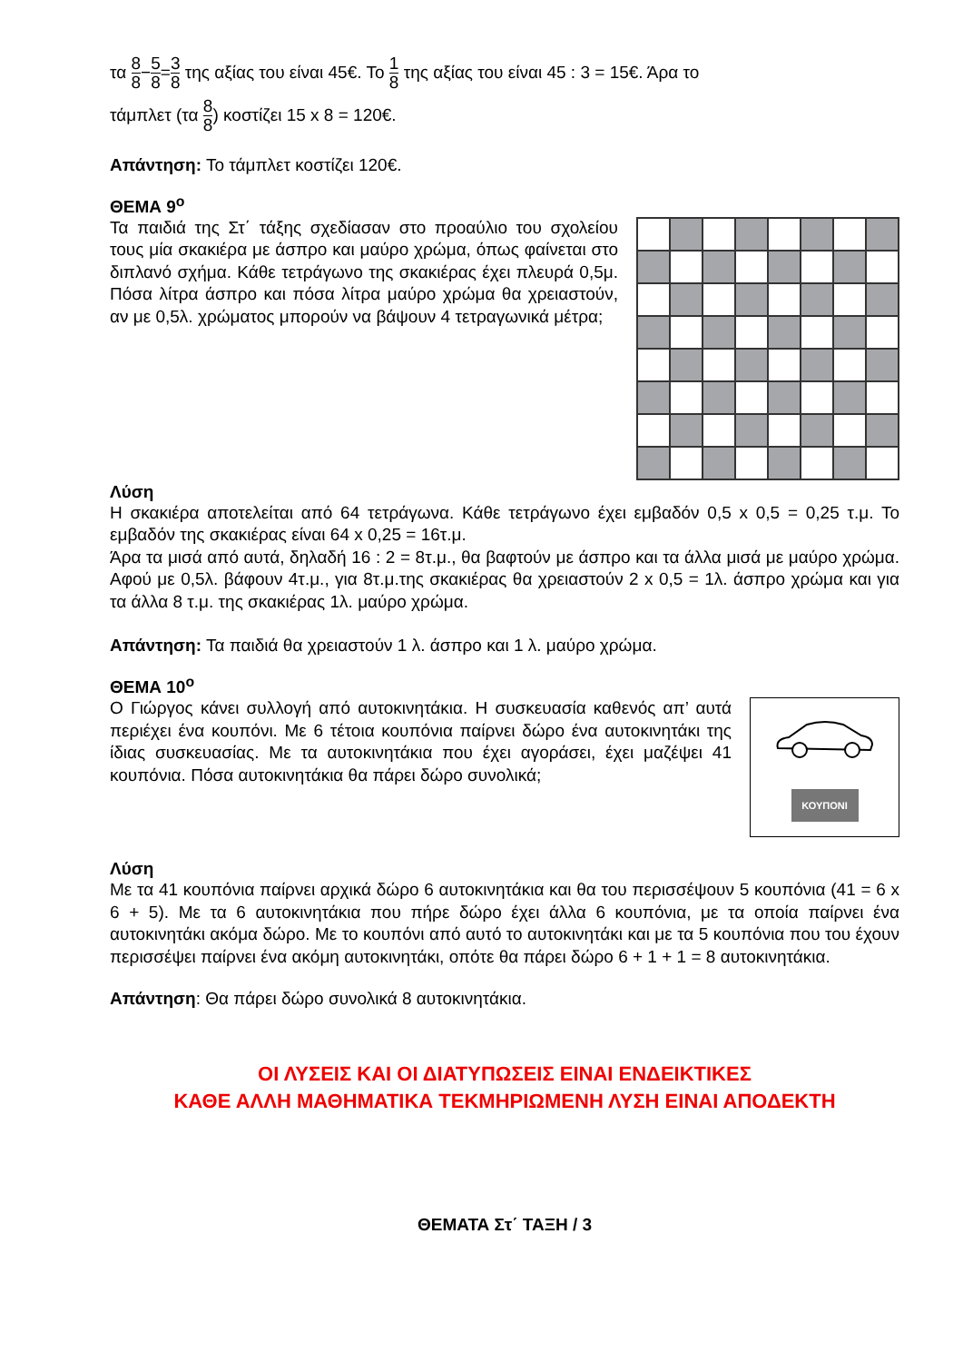τα 8 8−5 8=3 8 της αξίας του είναι 45€. Το 1 8 της αξίας του είναι 45 : 3 = 15€. Άρα το
τάμπλετ (τα 8 8) κοστίζει 15 x 8 = 120€.
Απάντηση: Το τάμπλετ κοστίζει 120€.
ΘΕΜΑ 9<sup>ο</sup>
Τα παιδιά της Στ΄ τάξης σχεδίασαν στο προαύλιο του σχολείου τους μία σκακιέρα με άσπρο και μαύρο χρώμα, όπως φαίνεται στο διπλανό σχήμα. Κάθε τετράγωνο της σκακιέρας έχει πλευρά 0,5μ. Πόσα λίτρα άσπρο και πόσα λίτρα μαύρο χρώμα θα χρειαστούν, αν με 0,5λ. χρώματος μπορούν να βάψουν 4 τετραγωνικά μέτρα;
Λύση
Η σκακιέρα αποτελείται από 64 τετράγωνα. Κάθε τετράγωνο έχει εμβαδόν 0,5 x 0,5 = 0,25 τ.μ. Το εμβαδόν της σκακιέρας είναι 64 x 0,25 = 16τ.μ.
Άρα τα μισά από αυτά, δηλαδή 16 : 2 = 8τ.μ., θα βαφτούν με άσπρο και τα άλλα μισά με μαύρο χρώμα. Αφού με 0,5λ. βάφουν 4τ.μ., για 8τ.μ.της σκακιέρας θα χρειαστούν 2 x 0,5 = 1λ. άσπρο χρώμα και για τα άλλα 8 τ.μ. της σκακιέρας 1λ. μαύρο χρώμα.
Απάντηση: Τα παιδιά θα χρειαστούν 1 λ. άσπρο και 1 λ. μαύρο χρώμα.
ΘΕΜΑ 10<sup>ο</sup>
Ο Γιώργος κάνει συλλογή από αυτοκινητάκια. Η συσκευασία καθενός απ’ αυτά περιέχει ένα κουπόνι. Με 6 τέτοια κουπόνια παίρνει δώρο ένα αυτοκινητάκι της ίδιας συσκευασίας. Με τα αυτοκινητάκια που έχει αγοράσει, έχει μαζέψει 41 κουπόνια. Πόσα αυτοκινητάκια θα πάρει δώρο συνολικά;
ΚΟΥΠΟΝΙ
Λύση
Με τα 41 κουπόνια παίρνει αρχικά δώρο 6 αυτοκινητάκια και θα του περισσέψουν 5 κουπόνια (41 = 6 x 6 + 5). Με τα 6 αυτοκινητάκια που πήρε δώρο έχει άλλα 6 κουπόνια, με τα οποία παίρνει ένα αυτοκινητάκι ακόμα δώρο. Με το κουπόνι από αυτό το αυτοκινητάκι και με τα 5 κουπόνια που του έχουν περισσέψει παίρνει ένα ακόμη αυτοκινητάκι, οπότε θα πάρει δώρο 6 + 1 + 1 = 8 αυτοκινητάκια.
Απάντηση: Θα πάρει δώρο συνολικά 8 αυτοκινητάκια.
ΟΙ ΛΥΣΕΙΣ ΚΑΙ ΟΙ ΔΙΑΤΥΠΩΣΕΙΣ ΕΙΝΑΙ ΕΝΔΕΙΚΤΙΚΕΣ
ΚΑΘΕ ΑΛΛΗ ΜΑΘΗΜΑΤΙΚΑ ΤΕΚΜΗΡΙΩΜΕΝΗ ΛΥΣΗ ΕΙΝΑΙ ΑΠΟΔΕΚΤΗ
ΘΕΜΑΤΑ Στ΄ ΤΑΞΗ / 3